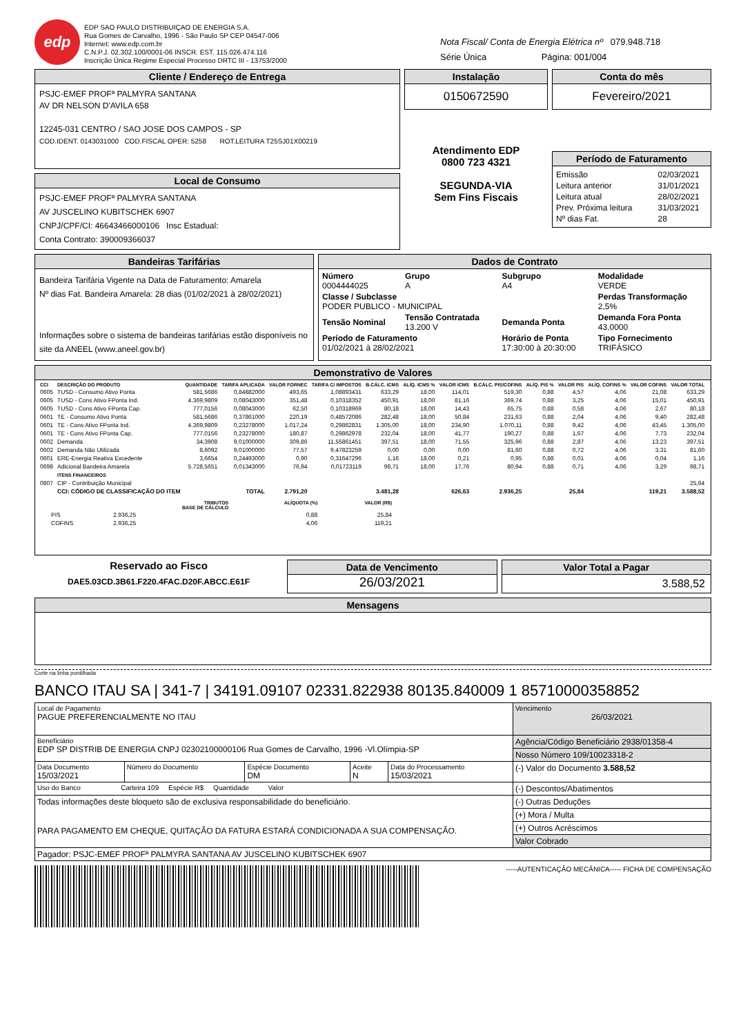edp
EDP SAO PAULO DISTRIBUIÇAO DE ENERGIA S.A.
Rua Gomes de Carvalho, 1996 - São Paulo SP CEP 04547-006
Internet: www.edp.com.br
C.N.P.J. 02.302.100/0001-06 INSCR. EST. 115.026.474.116
Inscrição Única Regime Especial Processo DRTC III - 13753/2000
Nota Fiscal/ Conta de Energia Elétrica nº 079.948.718
Série Única Página: 001/004
Cliente / Endereço de Entrega
PSJC-EMEF PROFª PALMYRA SANTANA
AV DR NELSON D'AVILA 658
12245-031 CENTRO / SAO JOSE DOS CAMPOS - SP
COD.IDENT. 0143031000 COD.FISCAL OPER: 5258 ROT.LEITURA T25SJ01X00219
Local de Consumo
PSJC-EMEF PROFª PALMYRA SANTANA
AV JUSCELINO KUBITSCHEK 6907
CNPJ/CPF/CI: 46643466000106 Insc Estadual:
Conta Contrato: 390009366037
Instalação
0150672590
Atendimento EDP
0800 723 4321
SEGUNDA-VIA
Sem Fins Fiscais
Conta do mês
Fevereiro/2021
Período de Faturamento
| Emissão | 02/03/2021 |
| Leitura anterior | 31/01/2021 |
| Leitura atual | 28/02/2021 |
| Prev. Próxima leitura | 31/03/2021 |
| Nº dias Fat. | 28 |
Bandeiras Tarifárias
Bandeira Tarifária Vigente na Data de Faturamento: Amarela
Nº dias Fat. Bandeira Amarela: 28 dias (01/02/2021 à 28/02/2021)
Informações sobre o sistema de bandeiras tarifárias estão disponíveis no site da ANEEL (www.aneel.gov.br)
Dados de Contrato
| Número 0004444025 | Grupo A | Subgrupo A4 | Modalidade VERDE |
| Classe / Subclasse PODER PUBLICO - MUNICIPAL | | | Perdas Transformação 2,5% |
| Tensão Nominal | Tensão Contratada 13.200 V | Demanda Ponta | Demanda Fora Ponta 43,0000 |
| Período de Faturamento 01/02/2021 à 28/02/2021 | | Horário de Ponta 17:30:00 à 20:30:00 | Tipo Fornecimento TRIFÁSICO |
Demonstrativo de Valores
| CCI | DESCRIÇÃO DO PRODUTO | QUANTIDADE | TARIFA APLICADA | VALOR FORNEC | TARIFA C/ IMPOSTOS | B.CÁLC. ICMS | ALÍQ. ICMS % | VALOR ICMS | B.CÁLC. PIS/COFINS | ALÍQ. PIS % | VALOR PIS | ALÍQ. COFINS % | VALOR COFINS | VALOR TOTAL |
| --- | --- | --- | --- | --- | --- | --- | --- | --- | --- | --- | --- | --- | --- | --- |
| 0605 | TUSD - Consumo Ativo Ponta | 581,5686 | 0,84882000 | 493,65 | 1,08893431 | 633,29 | 18,00 | 114,01 | 519,30 | 0,88 | 4,57 | 4,06 | 21,08 | 633,29 |
| 0605 | TUSD - Cons Ativo FPonta Ind. | 4.369,9809 | 0,08043000 | 351,48 | 0,10318352 | 450,91 | 18,00 | 81,16 | 369,74 | 0,88 | 3,25 | 4,06 | 15,01 | 450,91 |
| 0605 | TUSD - Cons Ativo FPonta Cap. | 777,0156 | 0,08043000 | 62,50 | 0,10318969 | 80,18 | 18,00 | 14,43 | 65,75 | 0,88 | 0,58 | 4,06 | 2,67 | 80,18 |
| 0601 | TE - Consumo Ativo Ponta | 581,5686 | 0,37861000 | 220,19 | 0,48572086 | 282,48 | 18,00 | 50,84 | 231,63 | 0,88 | 2,04 | 4,06 | 9,40 | 282,48 |
| 0601 | TE - Cons Ativo FPonta Ind. | 4.369,9809 | 0,23278000 | 1.017,24 | 0,29862831 | 1.305,00 | 18,00 | 234,90 | 1.070,11 | 0,88 | 9,42 | 4,06 | 43,45 | 1.305,00 |
| 0601 | TE - Cons Ativo FPonta Cap. | 777,0156 | 0,23278000 | 180,87 | 0,29862978 | 232,04 | 18,00 | 41,77 | 190,27 | 0,88 | 1,67 | 4,06 | 7,73 | 232,04 |
| 0602 | Demanda | 34,3908 | 9,01000000 | 309,86 | 11,55861451 | 397,51 | 18,00 | 71,55 | 325,96 | 0,88 | 2,87 | 4,06 | 13,23 | 397,51 |
| 0602 | Demanda Não Utilizada | 8,6092 | 9,01000000 | 77,57 | 9,47823259 | 0,00 | 0,00 | 0,00 | 81,60 | 0,88 | 0,72 | 4,06 | 3,31 | 81,60 |
| 0601 | ERE-Energia Reativa Excedente | 3,6654 | 0,24493000 | 0,90 | 0,31647296 | 1,16 | 18,00 | 0,21 | 0,95 | 0,88 | 0,01 | 4,06 | 0,04 | 1,16 |
| 0698 | Adicional Bandeira Amarela | 5.728,5651 | 0,01343000 | 76,94 | 0,01723119 | 98,71 | 18,00 | 17,76 | 80,94 | 0,88 | 0,71 | 4,06 | 3,29 | 98,71 |
| | ITENS FINANCEIROS | | | | | | | | | | | | | |
| 0807 | CIP - Contribuição Municipal | | | | | | | | | | | | | 25,64 |
| | CCI: CÓDIGO DE CLASSIFICAÇÃO DO ITEM | | TOTAL | 2.791,20 | | 3.481,28 | | 626,63 | 2.936,25 | | 25,84 | | 119,21 | 3.588,52 |
| | TRIBUTOS BASE DE CÁLCULO | ALÍQUOTA (%) | VALOR (R$) |
| --- | --- | --- | --- |
| PIS | 2.936,25 | 0,88 | 25,84 |
| COFINS | 2.936,25 | 4,06 | 119,21 |
Reservado ao Fisco
DAE5.03CD.3B61.F220.4FAC.D20F.ABCC.E61F
Data de Vencimento
26/03/2021
Valor Total a Pagar
3.588,52
Mensagens
Corte na linha pontilhada
BANCO ITAU SA | 341-7 | 34191.09107 02331.822938 80135.840009 1 85710000358852
| Local de Pagamento PAGUE PREFERENCIALMENTE NO ITAU | | | | | Vencimento 26/03/2021 |
| Beneficiário EDP SP DISTRIB DE ENERGIA CNPJ 02302100000106 Rua Gomes de Carvalho, 1996 -Vl.Olímpia-SP | | | | | Agência/Código Beneficiário 2938/01358-4 |
| | | | | | Nosso Número 109/10023318-2 |
| Data Documento 15/03/2021 | Número do Documento | Espécie Documento DM | Aceite N | Data do Processamento 15/03/2021 | (-) Valor do Documento 3.588,52 |
| Uso do Banco Carteira 109 Espécie R$ Quantidade Valor | | | | | (-) Descontos/Abatimentos |
| Todas informações deste bloqueto são de exclusiva responsabilidade do beneficiário. PARA PAGAMENTO EM CHEQUE, QUITAÇÃO DA FATURA ESTARÁ CONDICIONADA A SUA COMPENSAÇÃO. | | | | | (-) Outras Deduções |
| | | | | | (+) Mora / Multa |
| | | | | | (+) Outros Acréscimos |
| | | | | | Valor Cobrado |
| Pagador: PSJC-EMEF PROFª PALMYRA SANTANA AV JUSCELINO KUBITSCHEK 6907 | | | | | |
-----AUTENTICAÇÃO MECÂNICA----- FICHA DE COMPENSAÇÃO